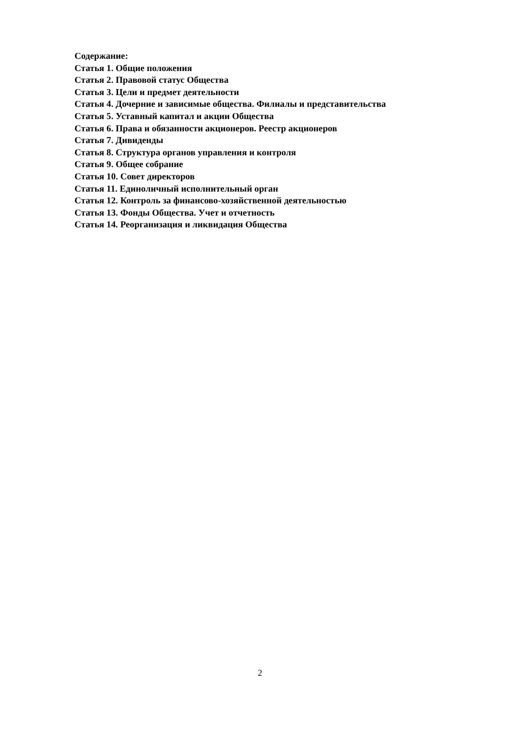Содержание:
Статья 1. Общие положения
Статья 2. Правовой статус Общества
Статья 3. Цели и предмет деятельности
Статья 4. Дочерние и зависимые общества. Филиалы и представительства
Статья 5. Уставный капитал и акции Общества
Статья 6. Права и обязанности акционеров. Реестр акционеров
Статья 7. Дивиденды
Статья 8. Структура органов управления и контроля
Статья 9. Общее собрание
Статья 10. Совет директоров
Статья 11. Единоличный исполнительный орган
Статья 12. Контроль за финансово-хозяйственной деятельностью
Статья 13. Фонды Общества. Учет и отчетность
Статья 14. Реорганизация и ликвидация Общества
2